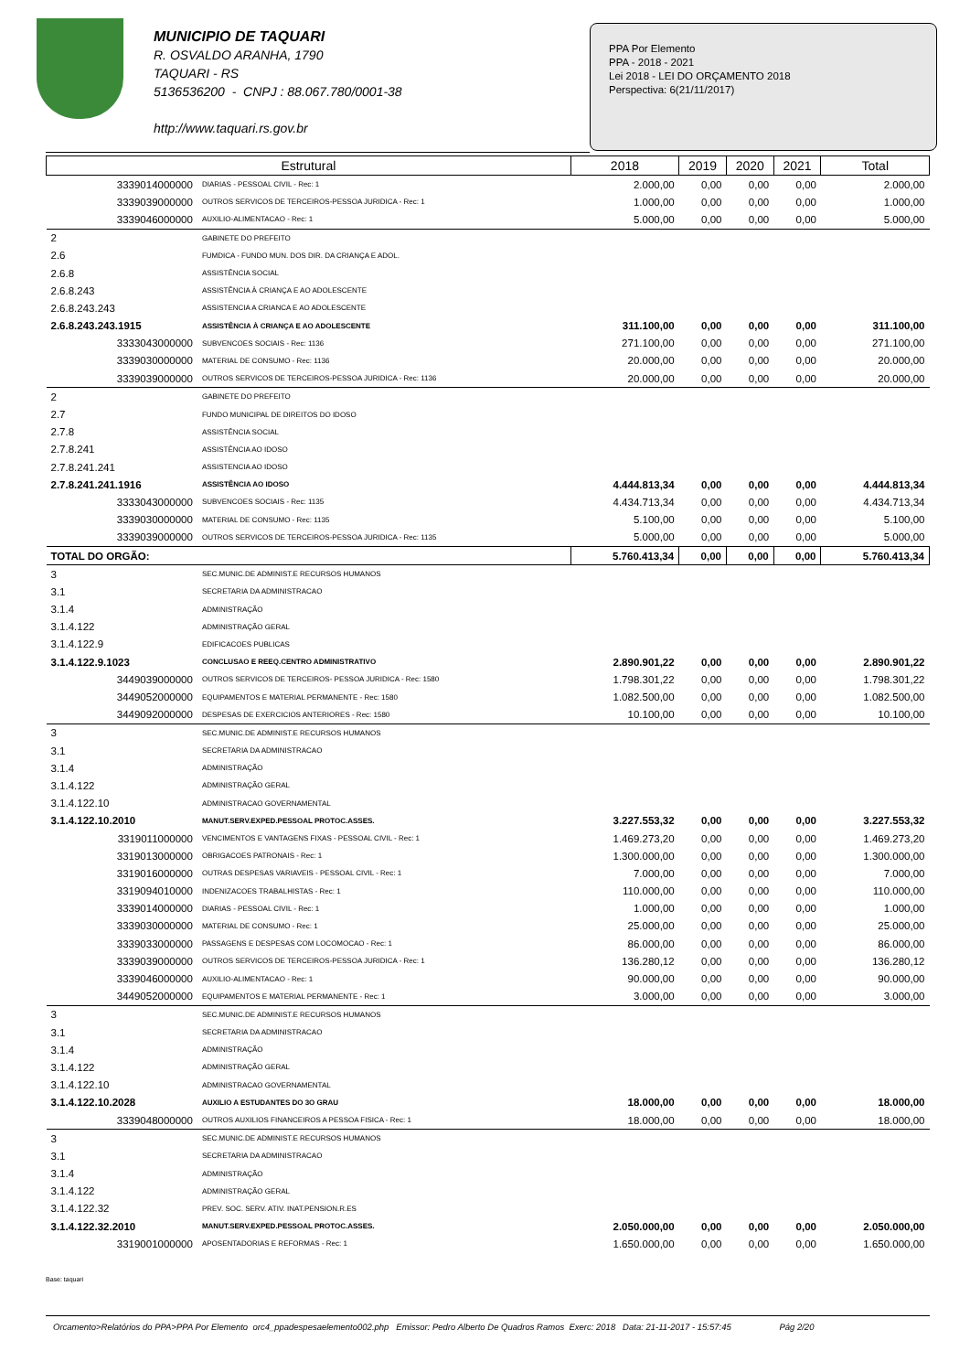MUNICIPIO DE TAQUARI
R. OSVALDO ARANHA, 1790
TAQUARI - RS
5136536200 - CNPJ : 88.067.780/0001-38
http://www.taquari.rs.gov.br
PPA Por Elemento
PPA - 2018 - 2021
Lei 2018 - LEI DO ORÇAMENTO 2018
Perspectiva: 6(21/11/2017)
| Estrutural | | 2018 | 2019 | 2020 | 2021 | Total |
| --- | --- | --- | --- | --- | --- | --- |
| 3339014000000 | DIARIAS - PESSOAL CIVIL - Rec: 1 | 2.000,00 | 0,00 | 0,00 | 0,00 | 2.000,00 |
| 3339039000000 | OUTROS SERVICOS DE TERCEIROS-PESSOA JURIDICA - Rec: 1 | 1.000,00 | 0,00 | 0,00 | 0,00 | 1.000,00 |
| 3339046000000 | AUXILIO-ALIMENTACAO - Rec: 1 | 5.000,00 | 0,00 | 0,00 | 0,00 | 5.000,00 |
| 2 | GABINETE DO PREFEITO | | | | | |
| 2.6 | FUMDICA - FUNDO MUN. DOS DIR. DA CRIANÇA E ADOL. | | | | | |
| 2.6.8 | ASSISTÊNCIA SOCIAL | | | | | |
| 2.6.8.243 | ASSISTÊNCIA À CRIANÇA E AO ADOLESCENTE | | | | | |
| 2.6.8.243.243 | ASSISTENCIA A CRIANCA E AO ADOLESCENTE | | | | | |
| 2.6.8.243.243.1915 | ASSISTÊNCIA À CRIANÇA E AO ADOLESCENTE | 311.100,00 | 0,00 | 0,00 | 0,00 | 311.100,00 |
| 3333043000000 | SUBVENCOES SOCIAIS - Rec: 1136 | 271.100,00 | 0,00 | 0,00 | 0,00 | 271.100,00 |
| 3339030000000 | MATERIAL DE CONSUMO - Rec: 1136 | 20.000,00 | 0,00 | 0,00 | 0,00 | 20.000,00 |
| 3339039000000 | OUTROS SERVICOS DE TERCEIROS-PESSOA JURIDICA - Rec: 1136 | 20.000,00 | 0,00 | 0,00 | 0,00 | 20.000,00 |
| 2 | GABINETE DO PREFEITO | | | | | |
| 2.7 | FUNDO MUNICIPAL DE DIREITOS DO IDOSO | | | | | |
| 2.7.8 | ASSISTÊNCIA SOCIAL | | | | | |
| 2.7.8.241 | ASSISTÊNCIA AO IDOSO | | | | | |
| 2.7.8.241.241 | ASSISTENCIA AO IDOSO | | | | | |
| 2.7.8.241.241.1916 | ASSISTÊNCIA AO IDOSO | 4.444.813,34 | 0,00 | 0,00 | 0,00 | 4.444.813,34 |
| 3333043000000 | SUBVENCOES SOCIAIS - Rec: 1135 | 4.434.713,34 | 0,00 | 0,00 | 0,00 | 4.434.713,34 |
| 3339030000000 | MATERIAL DE CONSUMO - Rec: 1135 | 5.100,00 | 0,00 | 0,00 | 0,00 | 5.100,00 |
| 3339039000000 | OUTROS SERVICOS DE TERCEIROS-PESSOA JURIDICA - Rec: 1135 | 5.000,00 | 0,00 | 0,00 | 0,00 | 5.000,00 |
| TOTAL DO ORGÃO: | | 5.760.413,34 | 0,00 | 0,00 | 0,00 | 5.760.413,34 |
| 3 | SEC.MUNIC.DE ADMINIST.E RECURSOS HUMANOS | | | | | |
| 3.1 | SECRETARIA DA ADMINISTRACAO | | | | | |
| 3.1.4 | ADMINISTRAÇÃO | | | | | |
| 3.1.4.122 | ADMINISTRAÇÃO GERAL | | | | | |
| 3.1.4.122.9 | EDIFICACOES PUBLICAS | | | | | |
| 3.1.4.122.9.1023 | CONCLUSAO E REEQ.CENTRO ADMINISTRATIVO | 2.890.901,22 | 0,00 | 0,00 | 0,00 | 2.890.901,22 |
| 3449039000000 | OUTROS SERVICOS DE TERCEIROS- PESSOA JURIDICA - Rec: 1580 | 1.798.301,22 | 0,00 | 0,00 | 0,00 | 1.798.301,22 |
| 3449052000000 | EQUIPAMENTOS E MATERIAL PERMANENTE - Rec: 1580 | 1.082.500,00 | 0,00 | 0,00 | 0,00 | 1.082.500,00 |
| 3449092000000 | DESPESAS DE EXERCICIOS ANTERIORES - Rec: 1580 | 10.100,00 | 0,00 | 0,00 | 0,00 | 10.100,00 |
| 3 | SEC.MUNIC.DE ADMINIST.E RECURSOS HUMANOS | | | | | |
| 3.1 | SECRETARIA DA ADMINISTRACAO | | | | | |
| 3.1.4 | ADMINISTRAÇÃO | | | | | |
| 3.1.4.122 | ADMINISTRAÇÃO GERAL | | | | | |
| 3.1.4.122.10 | ADMINISTRACAO GOVERNAMENTAL | | | | | |
| 3.1.4.122.10.2010 | MANUT.SERV.EXPED.PESSOAL PROTOC.ASSES. | 3.227.553,32 | 0,00 | 0,00 | 0,00 | 3.227.553,32 |
| 3319011000000 | VENCIMENTOS E VANTAGENS FIXAS - PESSOAL CIVIL - Rec: 1 | 1.469.273,20 | 0,00 | 0,00 | 0,00 | 1.469.273,20 |
| 3319013000000 | OBRIGACOES PATRONAIS - Rec: 1 | 1.300.000,00 | 0,00 | 0,00 | 0,00 | 1.300.000,00 |
| 3319016000000 | OUTRAS DESPESAS VARIAVEIS - PESSOAL CIVIL - Rec: 1 | 7.000,00 | 0,00 | 0,00 | 0,00 | 7.000,00 |
| 3319094010000 | INDENIZACOES TRABALHISTAS - Rec: 1 | 110.000,00 | 0,00 | 0,00 | 0,00 | 110.000,00 |
| 3339014000000 | DIARIAS - PESSOAL CIVIL - Rec: 1 | 1.000,00 | 0,00 | 0,00 | 0,00 | 1.000,00 |
| 3339030000000 | MATERIAL DE CONSUMO - Rec: 1 | 25.000,00 | 0,00 | 0,00 | 0,00 | 25.000,00 |
| 3339033000000 | PASSAGENS E DESPESAS COM LOCOMOCAO - Rec: 1 | 86.000,00 | 0,00 | 0,00 | 0,00 | 86.000,00 |
| 3339039000000 | OUTROS SERVICOS DE TERCEIROS-PESSOA JURIDICA - Rec: 1 | 136.280,12 | 0,00 | 0,00 | 0,00 | 136.280,12 |
| 3339046000000 | AUXILIO-ALIMENTACAO - Rec: 1 | 90.000,00 | 0,00 | 0,00 | 0,00 | 90.000,00 |
| 3449052000000 | EQUIPAMENTOS E MATERIAL PERMANENTE - Rec: 1 | 3.000,00 | 0,00 | 0,00 | 0,00 | 3.000,00 |
| 3 | SEC.MUNIC.DE ADMINIST.E RECURSOS HUMANOS | | | | | |
| 3.1 | SECRETARIA DA ADMINISTRACAO | | | | | |
| 3.1.4 | ADMINISTRAÇÃO | | | | | |
| 3.1.4.122 | ADMINISTRAÇÃO GERAL | | | | | |
| 3.1.4.122.10 | ADMINISTRACAO GOVERNAMENTAL | | | | | |
| 3.1.4.122.10.2028 | AUXILIO A ESTUDANTES DO 3O GRAU | 18.000,00 | 0,00 | 0,00 | 0,00 | 18.000,00 |
| 3339048000000 | OUTROS AUXILIOS FINANCEIROS A PESSOA FISICA - Rec: 1 | 18.000,00 | 0,00 | 0,00 | 0,00 | 18.000,00 |
| 3 | SEC.MUNIC.DE ADMINIST.E RECURSOS HUMANOS | | | | | |
| 3.1 | SECRETARIA DA ADMINISTRACAO | | | | | |
| 3.1.4 | ADMINISTRAÇÃO | | | | | |
| 3.1.4.122 | ADMINISTRAÇÃO GERAL | | | | | |
| 3.1.4.122.32 | PREV. SOC. SERV. ATIV. INAT.PENSION.R.ES | | | | | |
| 3.1.4.122.32.2010 | MANUT.SERV.EXPED.PESSOAL PROTOC.ASSES. | 2.050.000,00 | 0,00 | 0,00 | 0,00 | 2.050.000,00 |
| 3319001000000 | APOSENTADORIAS E REFORMAS - Rec: 1 | 1.650.000,00 | 0,00 | 0,00 | 0,00 | 1.650.000,00 |
Base: taquari
Orcamento>Relatórios do PPA>PPA Por Elemento orc4_ppadespesaelemento002.php Emissor: Pedro Alberto De Quadros Ramos Exerc: 2018 Data: 21-11-2017 - 15:57:45 Pág 2/20